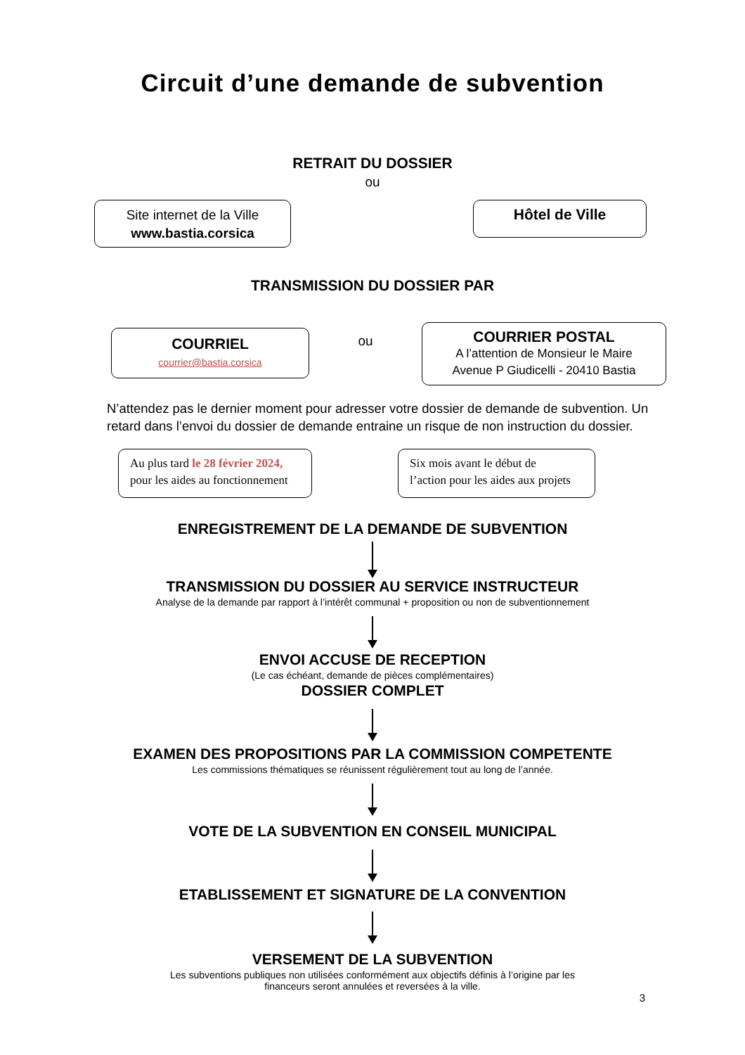Circuit d’une demande de subvention
RETRAIT DU DOSSIER
ou
Site internet de la Ville
www.bastia.corsica
Hôtel de Ville
TRANSMISSION DU DOSSIER PAR
COURRIEL
courrier@bastia.corsica
ou
COURRIER POSTAL
A l’attention de Monsieur le Maire
Avenue P Giudicelli - 20410 Bastia
N’attendez pas le dernier moment pour adresser votre dossier de demande de subvention. Un retard dans l’envoi du dossier de demande entraine un risque de non instruction du dossier.
Au plus tard le 28 février 2024,
pour les aides au fonctionnement
Six mois avant le début de
l’action pour les aides aux projets
ENREGISTREMENT DE LA DEMANDE DE SUBVENTION
TRANSMISSION DU DOSSIER AU SERVICE INSTRUCTEUR
Analyse de la demande par rapport à l’intérêt communal + proposition ou non de subventionnement
ENVOI ACCUSE DE RECEPTION
(Le cas échéant, demande de pièces complémentaires)
DOSSIER COMPLET
EXAMEN DES PROPOSITIONS PAR LA COMMISSION COMPETENTE
Les commissions thématiques se réunissent régulièrement tout au long de l’année.
VOTE DE LA SUBVENTION EN CONSEIL MUNICIPAL
ETABLISSEMENT ET SIGNATURE DE LA CONVENTION
VERSEMENT DE LA SUBVENTION
Les subventions publiques non utilisées conformément aux objectifs définis à l’origine par les
financeurs seront annulées et reversées à la ville.
3